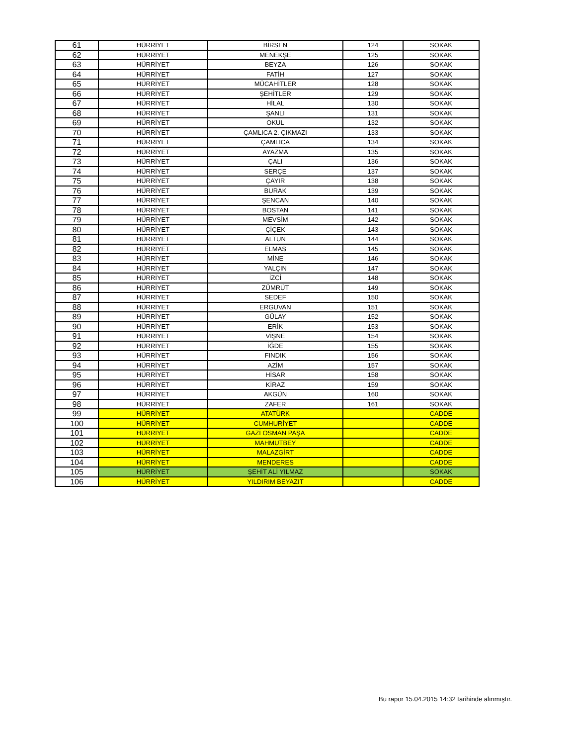| 61 | HÜRRİYET | BİRSEN | 124 | SOKAK |
| 62 | HÜRRİYET | MENEKŞE | 125 | SOKAK |
| 63 | HÜRRİYET | BEYZA | 126 | SOKAK |
| 64 | HÜRRİYET | FATİH | 127 | SOKAK |
| 65 | HÜRRİYET | MÜCAHİTLER | 128 | SOKAK |
| 66 | HÜRRİYET | ŞEHİTLER | 129 | SOKAK |
| 67 | HÜRRİYET | HİLAL | 130 | SOKAK |
| 68 | HÜRRİYET | ŞANLI | 131 | SOKAK |
| 69 | HÜRRİYET | OKUL | 132 | SOKAK |
| 70 | HÜRRİYET | ÇAMLICA 2. ÇIKMAZI | 133 | SOKAK |
| 71 | HÜRRİYET | ÇAMLICA | 134 | SOKAK |
| 72 | HÜRRİYET | AYAZMA | 135 | SOKAK |
| 73 | HÜRRİYET | ÇALI | 136 | SOKAK |
| 74 | HÜRRİYET | SERÇE | 137 | SOKAK |
| 75 | HÜRRİYET | ÇAYIR | 138 | SOKAK |
| 76 | HÜRRİYET | BURAK | 139 | SOKAK |
| 77 | HÜRRİYET | ŞENCAN | 140 | SOKAK |
| 78 | HÜRRİYET | BOSTAN | 141 | SOKAK |
| 79 | HÜRRİYET | MEVSİM | 142 | SOKAK |
| 80 | HÜRRİYET | ÇİÇEK | 143 | SOKAK |
| 81 | HÜRRİYET | ALTUN | 144 | SOKAK |
| 82 | HÜRRİYET | ELMAS | 145 | SOKAK |
| 83 | HÜRRİYET | MİNE | 146 | SOKAK |
| 84 | HÜRRİYET | YALÇIN | 147 | SOKAK |
| 85 | HÜRRİYET | İZCİ | 148 | SOKAK |
| 86 | HÜRRİYET | ZÜMRÜT | 149 | SOKAK |
| 87 | HÜRRİYET | SEDEF | 150 | SOKAK |
| 88 | HÜRRİYET | ERGUVAN | 151 | SOKAK |
| 89 | HÜRRİYET | GÜLAY | 152 | SOKAK |
| 90 | HÜRRİYET | ERİK | 153 | SOKAK |
| 91 | HÜRRİYET | VİŞNE | 154 | SOKAK |
| 92 | HÜRRİYET | İĞDE | 155 | SOKAK |
| 93 | HÜRRİYET | FINDIK | 156 | SOKAK |
| 94 | HÜRRİYET | AZİM | 157 | SOKAK |
| 95 | HÜRRİYET | HİSAR | 158 | SOKAK |
| 96 | HÜRRİYET | KİRAZ | 159 | SOKAK |
| 97 | HÜRRİYET | AKGÜN | 160 | SOKAK |
| 98 | HÜRRİYET | ZAFER | 161 | SOKAK |
| 99 | HÜRRİYET | ATATÜRK | | CADDE |
| 100 | HÜRRİYET | CUMHURİYET | | CADDE |
| 101 | HÜRRİYET | GAZİ OSMAN PAŞA | | CADDE |
| 102 | HÜRRİYET | MAHMUTBEY | | CADDE |
| 103 | HÜRRİYET | MALAZGİRT | | CADDE |
| 104 | HÜRRİYET | MENDERES | | CADDE |
| 105 | HÜRRİYET | ŞEHİT ALİ YILMAZ | | SOKAK |
| 106 | HÜRRİYET | YILDIRIM BEYAZIT | | CADDE |
Bu rapor 15.04.2015 14:32 tarihinde alınmıştır.